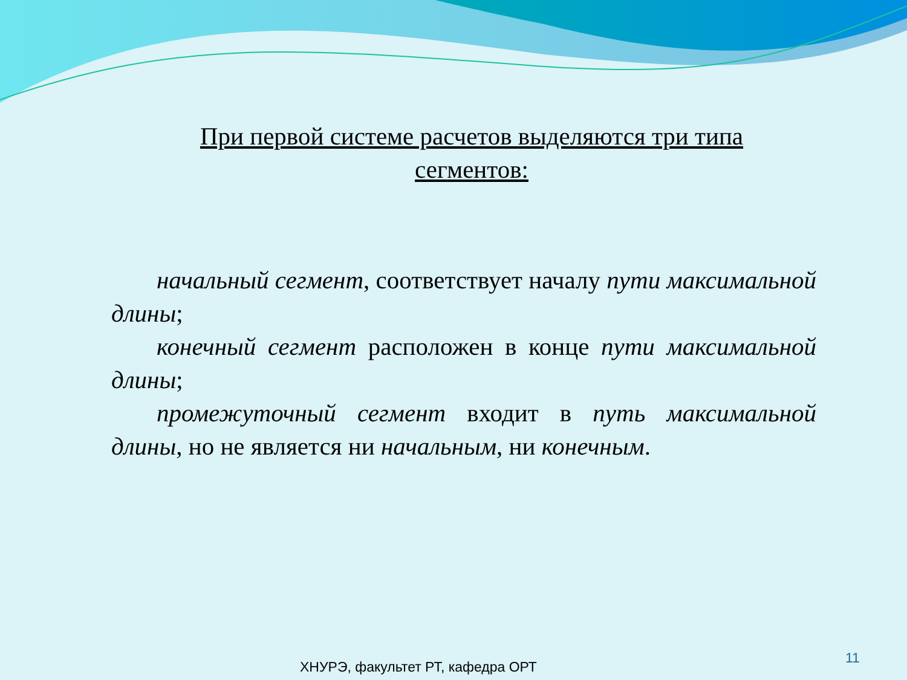При первой системе расчетов выделяются три типа сегментов:
начальный сегмент, соответствует началу пути максимальной длины;
конечный сегмент расположен в конце пути максимальной длины;
промежуточный сегмент входит в путь максимальной длины, но не является ни начальным, ни конечным.
ХНУРЭ, факультет РТ, кафедра ОРТ
11